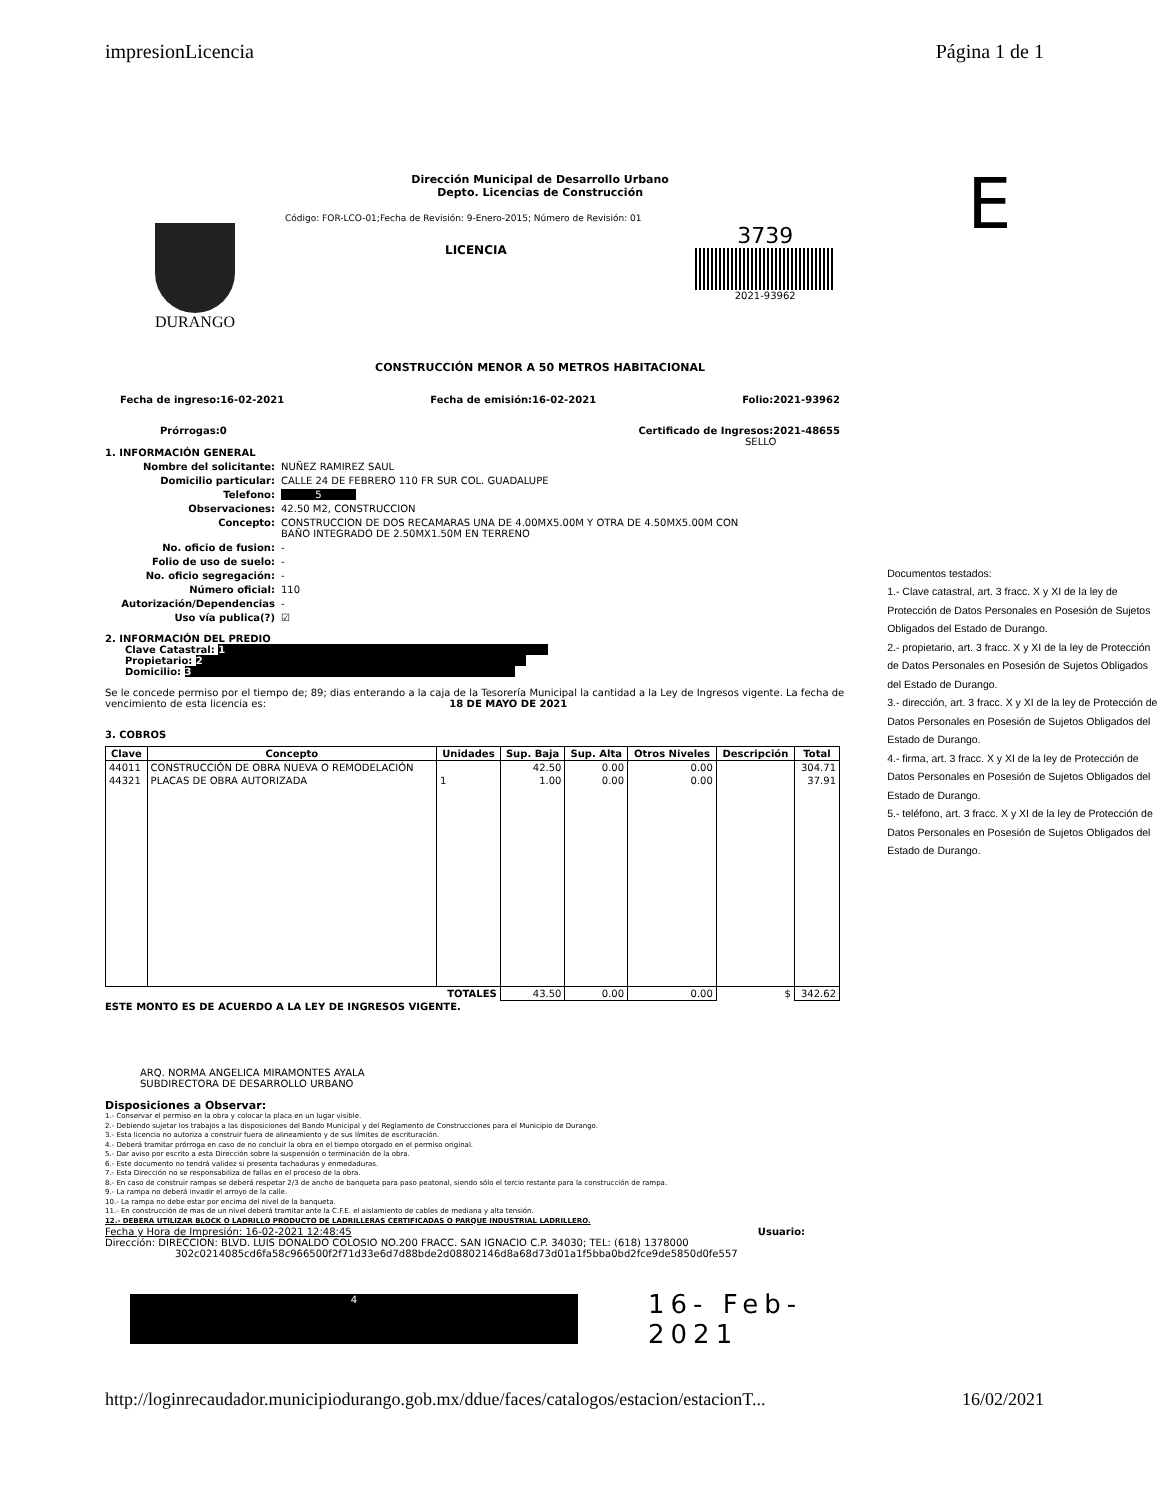impresionLicencia Página 1 de 1
Dirección Municipal de Desarrollo Urbano
Depto. Licencias de Construcción
DURANGO
Código: FOR-LCO-01;Fecha de Revisión: 9-Enero-2015; Número de Revisión: 01
LICENCIA
3739
2021-93962
CONSTRUCCIÓN MENOR A 50 METROS HABITACIONAL
Fecha de ingreso:16-02-2021 Fecha de emisión:16-02-2021 Folio:2021-93962
Prórrogas:0 Certificado de Ingresos:2021-48655
SELLO
1. INFORMACIÓN GENERAL
Nombre del solicitante: NUÑEZ RAMIREZ SAUL
Domicilio particular: CALLE 24 DE FEBRERO 110 FR SUR COL. GUADALUPE
Telefono: 5
Observaciones: 42.50 M2, CONSTRUCCION
Concepto: CONSTRUCCION DE DOS RECAMARAS UNA DE 4.00MX5.00M Y OTRA DE 4.50MX5.00M CON
BAÑO INTEGRADO DE 2.50MX1.50M EN TERRENO
No. oficio de fusion: -
Folio de uso de suelo: -
No. oficio segregación: -
Número oficial: 110
Autorización/Dependencias -
Uso vía publica(?) ☑
2. INFORMACIÓN DEL PREDIO
Clave Catastral: 1
Propietario: 2
Domicilio: 3
Se le concede permiso por el tiempo de; 89; dias enterando a la caja de la Tesorería Municipal la cantidad a la Ley de Ingresos vigente. La fecha de vencimiento de esta licencia es: 18 DE MAYO DE 2021
3. COBROS
| Clave | Concepto | Unidades | Sup. Baja | Sup. Alta | Otros Niveles | Descripción | Total |
| --- | --- | --- | --- | --- | --- | --- | --- |
| 44011 | CONSTRUCCIÓN DE OBRA NUEVA O REMODELACIÓN | | 42.50 | 0.00 | 0.00 | | 304.71 |
| 44321 | PLACAS DE OBRA AUTORIZADA | 1 | 1.00 | 0.00 | 0.00 | | 37.91 |
| TOTALES | | | 43.50 | 0.00 | 0.00 | $ | 342.62 |
ESTE MONTO ES DE ACUERDO A LA LEY DE INGRESOS VIGENTE.
ARQ. NORMA ANGELICA MIRAMONTES AYALA
SUBDIRECTORA DE DESARROLLO URBANO
Disposiciones a Observar:
1.- Conservar el permiso en la obra y colocar la placa en un lugar visible.
2.- Debiendo sujetar los trabajos a las disposiciones del Bando Municipal y del Reglamento de Construcciones para el Municipio de Durango.
3.- Esta licencia no autoriza a construir fuera de alineamiento y de sus límites de escrituración.
4.- Deberá tramitar prórroga en caso de no concluir la obra en el tiempo otorgado en el permiso original.
5.- Dar aviso por escrito a esta Dirección sobre la suspensión o terminación de la obra.
6.- Este documento no tendrá validez si presenta tachaduras y enmedaduras.
7.- Esta Dirección no se responsabiliza de fallas en el proceso de la obra.
8.- En caso de construir rampas se deberá respetar 2/3 de ancho de banqueta para paso peatonal, siendo sólo el tercio restante para la construcción de rampa.
9.- La rampa no deberá invadir el arroyo de la calle.
10.- La rampa no debe estar por encima del nivel de la banqueta.
11.- En construcción de mas de un nivel deberá tramitar ante la C.F.E. el aislamiento de cables de mediana y alta tensión.
12.- DEBERA UTILIZAR BLOCK O LADRILLO PRODUCTO DE LADRILLERAS CERTIFICADAS O PARQUE INDUSTRIAL LADRILLERO.
Fecha y Hora de Impresión: 16-02-2021 12:48:45 Usuario:
Dirección: DIRECCION: BLVD. LUIS DONALDO COLOSIO NO.200 FRACC. SAN IGNACIO C.P. 34030; TEL: (618) 1378000
302c0214085cd6fa58c966500f2f71d33e6d7d88bde2d08802146d8a68d73d01a1f5bba0bd2fce9de5850d0fe557
4 16- Feb- 2021
E
Documentos testados:
1.- Clave catastral, art. 3 fracc. X y XI de la ley de Protección de Datos Personales en Posesión de Sujetos Obligados del Estado de Durango.
2.- propietario, art. 3 fracc. X y XI de la ley de Protección de Datos Personales en Posesión de Sujetos Obligados del Estado de Durango.
3.- dirección, art. 3 fracc. X y XI de la ley de Protección de Datos Personales en Posesión de Sujetos Obligados del Estado de Durango.
4.- firma, art. 3 fracc. X y XI de la ley de Protección de Datos Personales en Posesión de Sujetos Obligados del Estado de Durango.
5.- teléfono, art. 3 fracc. X y XI de la ley de Protección de Datos Personales en Posesión de Sujetos Obligados del Estado de Durango.
http://loginrecaudador.municipiodurango.gob.mx/ddue/faces/catalogos/estacion/estacionT... 16/02/2021